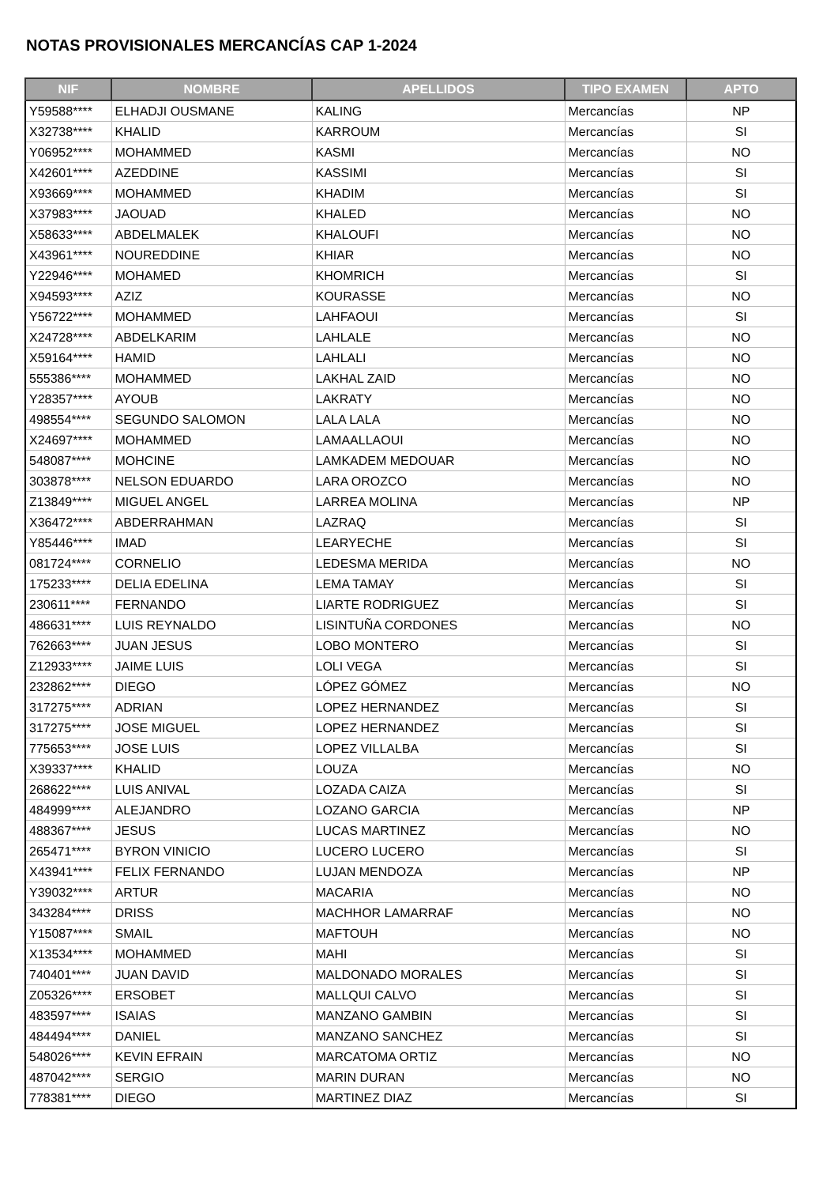NOTAS PROVISIONALES MERCANCÍAS CAP 1-2024
| NIF | NOMBRE | APELLIDOS | TIPO EXAMEN | APTO |
| --- | --- | --- | --- | --- |
| Y59588**** | ELHADJI OUSMANE | KALING | Mercancías | NP |
| X32738**** | KHALID | KARROUM | Mercancías | SI |
| Y06952**** | MOHAMMED | KASMI | Mercancías | NO |
| X42601**** | AZEDDINE | KASSIMI | Mercancías | SI |
| X93669**** | MOHAMMED | KHADIM | Mercancías | SI |
| X37983**** | JAOUAD | KHALED | Mercancías | NO |
| X58633**** | ABDELMALEK | KHALOUFI | Mercancías | NO |
| X43961**** | NOUREDDINE | KHIAR | Mercancías | NO |
| Y22946**** | MOHAMED | KHOMRICH | Mercancías | SI |
| X94593**** | AZIZ | KOURASSE | Mercancías | NO |
| Y56722**** | MOHAMMED | LAHFAOUI | Mercancías | SI |
| X24728**** | ABDELKARIM | LAHLALE | Mercancías | NO |
| X59164**** | HAMID | LAHLALI | Mercancías | NO |
| 555386**** | MOHAMMED | LAKHAL ZAID | Mercancías | NO |
| Y28357**** | AYOUB | LAKRATY | Mercancías | NO |
| 498554**** | SEGUNDO SALOMON | LALA LALA | Mercancías | NO |
| X24697**** | MOHAMMED | LAMAALLAOUI | Mercancías | NO |
| 548087**** | MOHCINE | LAMKADEM MEDOUAR | Mercancías | NO |
| 303878**** | NELSON EDUARDO | LARA OROZCO | Mercancías | NO |
| Z13849**** | MIGUEL ANGEL | LARREA MOLINA | Mercancías | NP |
| X36472**** | ABDERRAHMAN | LAZRAQ | Mercancías | SI |
| Y85446**** | IMAD | LEARYECHE | Mercancías | SI |
| 081724**** | CORNELIO | LEDESMA MERIDA | Mercancías | NO |
| 175233**** | DELIA EDELINA | LEMA TAMAY | Mercancías | SI |
| 230611**** | FERNANDO | LIARTE RODRIGUEZ | Mercancías | SI |
| 486631**** | LUIS REYNALDO | LISINTUÑA CORDONES | Mercancías | NO |
| 762663**** | JUAN JESUS | LOBO MONTERO | Mercancías | SI |
| Z12933**** | JAIME LUIS | LOLI VEGA | Mercancías | SI |
| 232862**** | DIEGO | LÓPEZ GÓMEZ | Mercancías | NO |
| 317275**** | ADRIAN | LOPEZ HERNANDEZ | Mercancías | SI |
| 317275**** | JOSE MIGUEL | LOPEZ HERNANDEZ | Mercancías | SI |
| 775653**** | JOSE LUIS | LOPEZ VILLALBA | Mercancías | SI |
| X39337**** | KHALID | LOUZA | Mercancías | NO |
| 268622**** | LUIS ANIVAL | LOZADA CAIZA | Mercancías | SI |
| 484999**** | ALEJANDRO | LOZANO GARCIA | Mercancías | NP |
| 488367**** | JESUS | LUCAS MARTINEZ | Mercancías | NO |
| 265471**** | BYRON VINICIO | LUCERO LUCERO | Mercancías | SI |
| X43941**** | FELIX FERNANDO | LUJAN MENDOZA | Mercancías | NP |
| Y39032**** | ARTUR | MACARIA | Mercancías | NO |
| 343284**** | DRISS | MACHHOR LAMARRAF | Mercancías | NO |
| Y15087**** | SMAIL | MAFTOUH | Mercancías | NO |
| X13534**** | MOHAMMED | MAHI | Mercancías | SI |
| 740401**** | JUAN DAVID | MALDONADO MORALES | Mercancías | SI |
| Z05326**** | ERSOBET | MALLQUI CALVO | Mercancías | SI |
| 483597**** | ISAIAS | MANZANO GAMBIN | Mercancías | SI |
| 484494**** | DANIEL | MANZANO SANCHEZ | Mercancías | SI |
| 548026**** | KEVIN EFRAIN | MARCATOMA ORTIZ | Mercancías | NO |
| 487042**** | SERGIO | MARIN DURAN | Mercancías | NO |
| 778381**** | DIEGO | MARTINEZ DIAZ | Mercancías | SI |